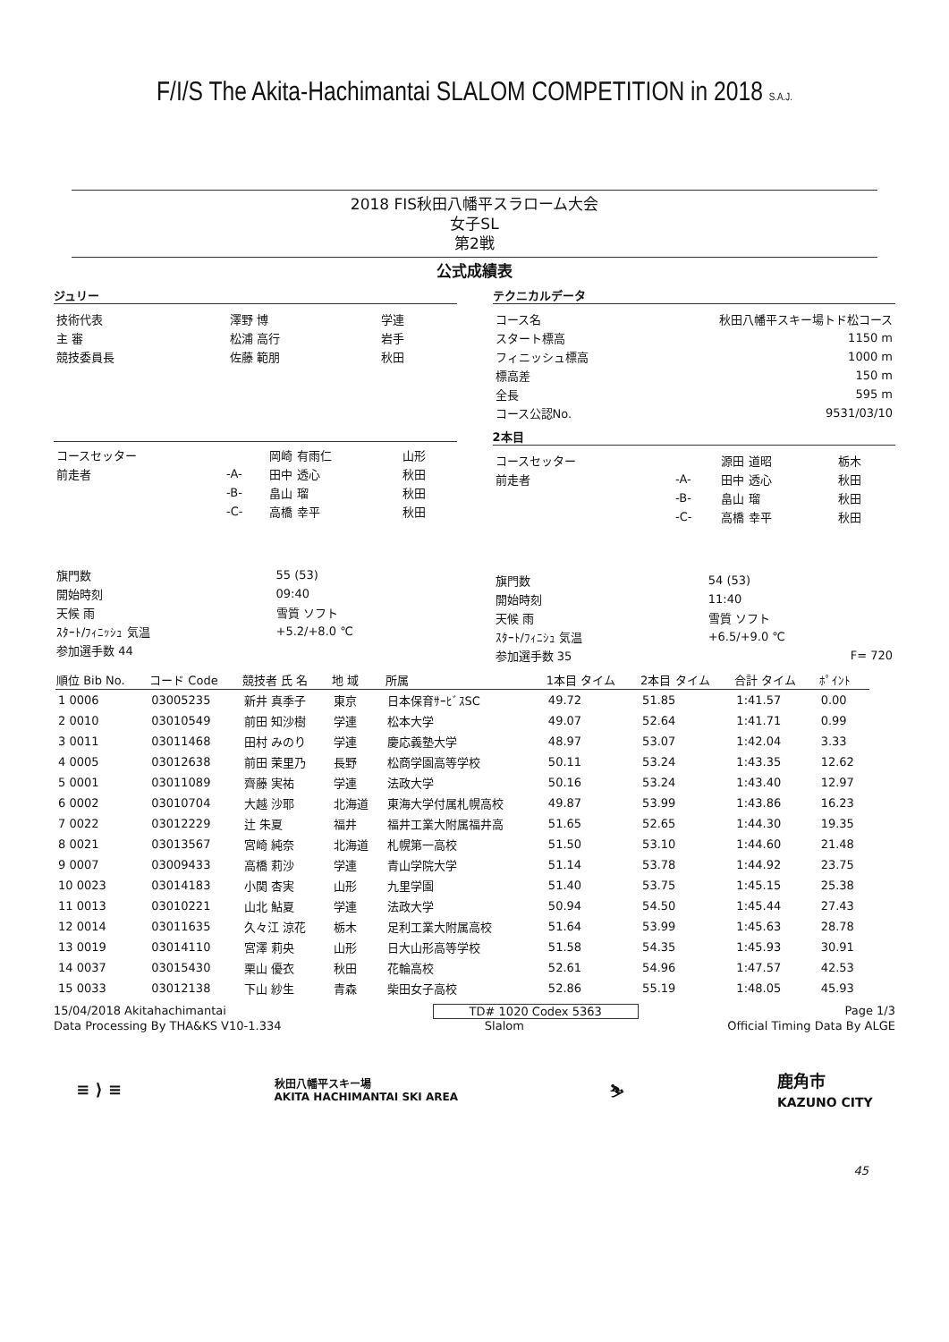F/I/S The Akita-Hachimantai SLALOM COMPETITION in 2018 S.A.J.
2018 FIS秋田八幡平スラローム大会
女子SL
第2戦
公式成績表
ジュリー
| 技術代表 | 澤野 博 | 学連 |
| 主 審 | 松浦 高行 | 岩手 |
| 競技委員長 | 佐藤 範朋 | 秋田 |
| コースセッター | | 岡崎 有雨仁 | 山形 |
| 前走者 | -A- | 田中 透心 | 秋田 |
| | -B- | 畠山 瑠 | 秋田 |
| | -C- | 高橋 幸平 | 秋田 |
| 旗門数 | 55 (53) |
| 開始時刻 | 09:40 |
| 天候 雨 | 雪質 ソフト |
| ｽﾀｰﾄ/ﾌｨﾆｯｼｭ 気温 | +5.2/+8.0 ℃ |
| 参加選手数 44 | |
テクニカルデータ
| コース名 | 秋田八幡平スキー場トド松コース |
| スタート標高 | 1150 m |
| フィニッシュ標高 | 1000 m |
| 標高差 | 150 m |
| 全長 | 595 m |
| コース公認No. | 9531/03/10 |
2本目
| コースセッター | | 源田 道昭 | 栃木 |
| 前走者 | -A- | 田中 透心 | 秋田 |
| | -B- | 畠山 瑠 | 秋田 |
| | -C- | 高橋 幸平 | 秋田 |
| 旗門数 | 54 (53) |
| 開始時刻 | 11:40 |
| 天候 雨 | 雪質 ソフト |
| ｽﾀｰﾄ/ﾌｨﾆｼｭ 気温 | +6.5/+9.0 ℃ |
| 参加選手数 35 | F= 720 |
| 順位 Bib No. | コード Code | 競技者 氏 名 | 地 域 | 所属 | 1本目 タイム | 2本目 タイム | 合計 タイム | ﾎﾟｲﾝﾄ |
| --- | --- | --- | --- | --- | --- | --- | --- | --- |
| 1 0006 | 03005235 | 新井 真季子 | 東京 | 日本保育ｻｰﾋﾞｽSC | 49.72 | 51.85 | 1:41.57 | 0.00 |
| 2 0010 | 03010549 | 前田 知沙樹 | 学連 | 松本大学 | 49.07 | 52.64 | 1:41.71 | 0.99 |
| 3 0011 | 03011468 | 田村 みのり | 学連 | 慶応義塾大学 | 48.97 | 53.07 | 1:42.04 | 3.33 |
| 4 0005 | 03012638 | 前田 茉里乃 | 長野 | 松商学園高等学校 | 50.11 | 53.24 | 1:43.35 | 12.62 |
| 5 0001 | 03011089 | 齊藤 実祐 | 学連 | 法政大学 | 50.16 | 53.24 | 1:43.40 | 12.97 |
| 6 0002 | 03010704 | 大越 沙耶 | 北海道 | 東海大学付属札幌高校 | 49.87 | 53.99 | 1:43.86 | 16.23 |
| 7 0022 | 03012229 | 辻 朱夏 | 福井 | 福井工業大附属福井高 | 51.65 | 52.65 | 1:44.30 | 19.35 |
| 8 0021 | 03013567 | 宮崎 純奈 | 北海道 | 札幌第一高校 | 51.50 | 53.10 | 1:44.60 | 21.48 |
| 9 0007 | 03009433 | 高橋 莉沙 | 学連 | 青山学院大学 | 51.14 | 53.78 | 1:44.92 | 23.75 |
| 10 0023 | 03014183 | 小関 杏実 | 山形 | 九里学園 | 51.40 | 53.75 | 1:45.15 | 25.38 |
| 11 0013 | 03010221 | 山北 鮎夏 | 学連 | 法政大学 | 50.94 | 54.50 | 1:45.44 | 27.43 |
| 12 0014 | 03011635 | 久々江 涼花 | 栃木 | 足利工業大附属高校 | 51.64 | 53.99 | 1:45.63 | 28.78 |
| 13 0019 | 03014110 | 宮澤 莉央 | 山形 | 日大山形高等学校 | 51.58 | 54.35 | 1:45.93 | 30.91 |
| 14 0037 | 03015430 | 栗山 優衣 | 秋田 | 花輪高校 | 52.61 | 54.96 | 1:47.57 | 42.53 |
| 15 0033 | 03012138 | 下山 紗生 | 青森 | 柴田女子高校 | 52.86 | 55.19 | 1:48.05 | 45.93 |
15/04/2018 Akitahachimantai TD# 1020 Codex 5363 Page 1/3
Data Processing By THA&KS V10-1.334 Slalom Official Timing Data By ALGE
≡ ⟩ ≡ 秋田八幡平スキー場
AKITA HACHIMANTAI SKI AREA ⛷ 鹿角市
KAZUNO CITY
45